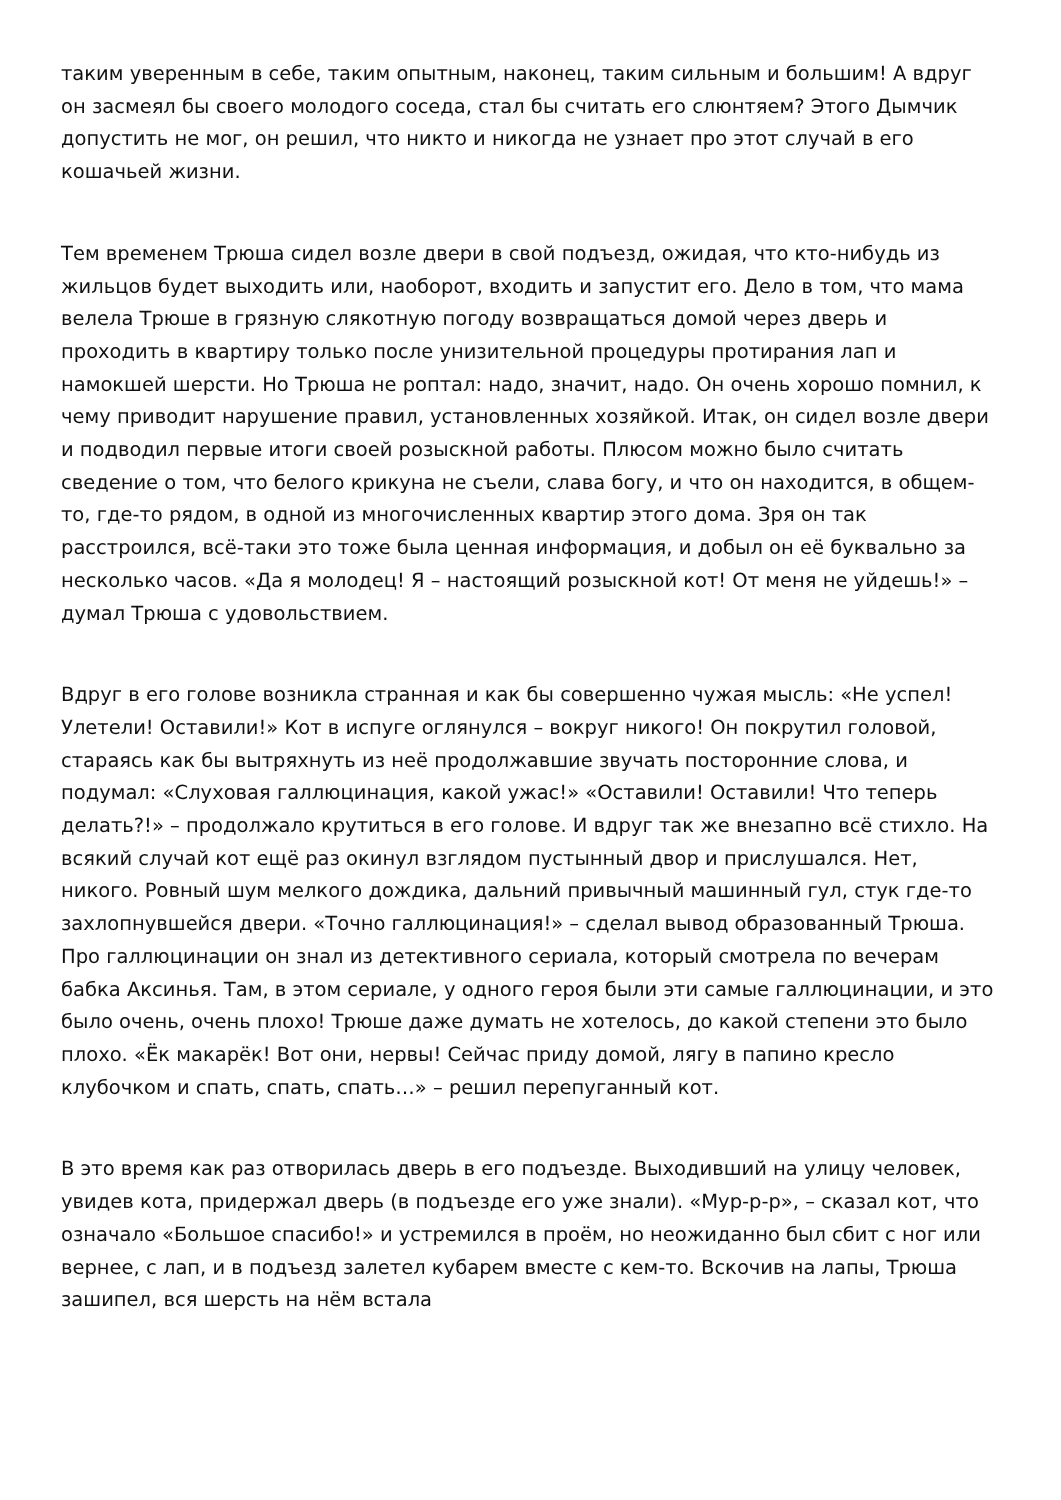таким уверенным в себе, таким опытным, наконец, таким сильным и большим! А вдруг он засмеял бы своего молодого соседа, стал бы считать его слюнтяем? Этого Дымчик допустить не мог, он решил, что никто и никогда не узнает про этот случай в его кошачьей жизни.
Тем временем Трюша сидел возле двери в свой подъезд, ожидая, что кто-нибудь из жильцов будет выходить или, наоборот, входить и запустит его. Дело в том, что мама велела Трюше в грязную слякотную погоду возвращаться домой через дверь и проходить в квартиру только после унизительной процедуры протирания лап и намокшей шерсти. Но Трюша не роптал: надо, значит, надо. Он очень хорошо помнил, к чему приводит нарушение правил, установленных хозяйкой. Итак, он сидел возле двери и подводил первые итоги своей розыскной работы. Плюсом можно было считать сведение о том, что белого крикуна не съели, слава богу, и что он находится, в общем-то, где-то рядом, в одной из многочисленных квартир этого дома. Зря он так расстроился, всё-таки это тоже была ценная информация, и добыл он её буквально за несколько часов. «Да я молодец! Я – настоящий розыскной кот! От меня не уйдешь!» – думал Трюша с удовольствием.
Вдруг в его голове возникла странная и как бы совершенно чужая мысль: «Не успел! Улетели! Оставили!» Кот в испуге оглянулся – вокруг никого! Он покрутил головой, стараясь как бы вытряхнуть из неё продолжавшие звучать посторонние слова, и подумал: «Слуховая галлюцинация, какой ужас!» «Оставили! Оставили! Что теперь делать?!» – продолжало крутиться в его голове. И вдруг так же внезапно всё стихло. На всякий случай кот ещё раз окинул взглядом пустынный двор и прислушался. Нет, никого. Ровный шум мелкого дождика, дальний привычный машинный гул, стук где-то захлопнувшейся двери. «Точно галлюцинация!» – сделал вывод образованный Трюша. Про галлюцинации он знал из детективного сериала, который смотрела по вечерам бабка Аксинья. Там, в этом сериале, у одного героя были эти самые галлюцинации, и это было очень, очень плохо! Трюше даже думать не хотелось, до какой степени это было плохо. «Ёк макарёк! Вот они, нервы! Сейчас приду домой, лягу в папино кресло клубочком и спать, спать, спать…» – решил перепуганный кот.
В это время как раз отворилась дверь в его подъезде. Выходивший на улицу человек, увидев кота, придержал дверь (в подъезде его уже знали). «Мур-р-р», – сказал кот, что означало «Большое спасибо!» и устремился в проём, но неожиданно был сбит с ног или вернее, с лап, и в подъезд залетел кубарем вместе с кем-то. Вскочив на лапы, Трюша зашипел, вся шерсть на нём встала